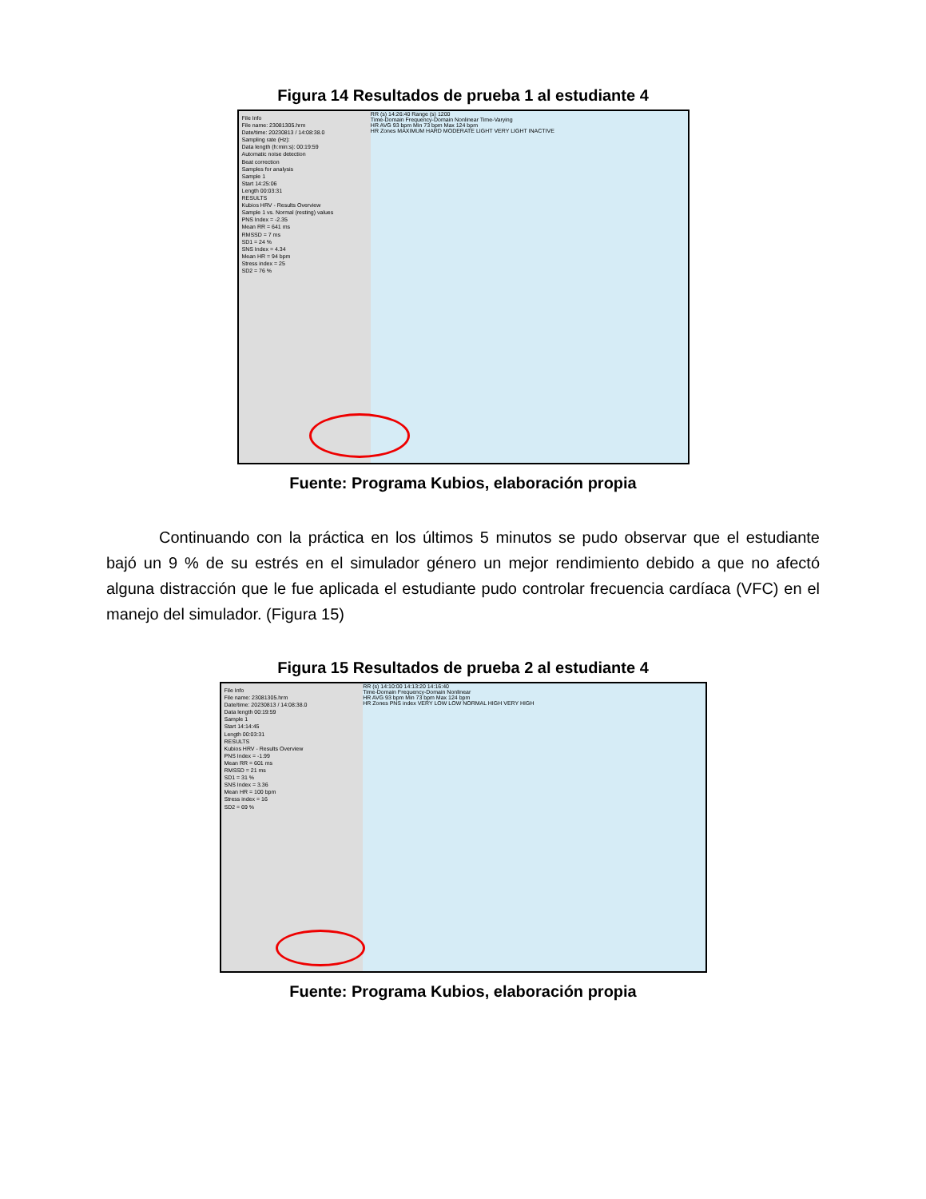Figura 14 Resultados de prueba 1 al estudiante 4
File Info
File name: 23081305.hrm
Date/time: 20230813 / 14:08:38.0
Sampling rate (Hz):
Data length (h:min:s): 00:19:59
Automatic noise detection
Beat correction
Samples for analysis
Sample 1
Start 14:25:06
Length 00:03:31
RESULTS
Kubios HRV - Results Overview
Sample 1 vs. Normal (resting) values
PNS Index = -2.35
Mean RR = 641 ms
RMSSD = 7 ms
SD1 = 24 %
SNS Index = 4.34
Mean HR = 94 bpm
Stress index = 25
SD2 = 76 %
RR (s) 14:26:40 Range (s) 1200
Time-Domain Frequency-Domain Nonlinear Time-Varying
HR AVG 93 bpm Min 73 bpm Max 124 bpm
HR Zones MAXIMUM HARD MODERATE LIGHT VERY LIGHT INACTIVE
Fuente: Programa Kubios, elaboración propia
Continuando con la práctica en los últimos 5 minutos se pudo observar que el estudiante bajó un 9 % de su estrés en el simulador género un mejor rendimiento debido a que no afectó alguna distracción que le fue aplicada el estudiante pudo controlar frecuencia cardíaca (VFC) en el manejo del simulador. (Figura 15)
Figura 15 Resultados de prueba 2 al estudiante 4
File Info
File name: 23081305.hrm
Date/time: 20230813 / 14:08:38.0
Data length 00:19:59
Sample 1
Start 14:14:45
Length 00:03:31
RESULTS
Kubios HRV - Results Overview
PNS Index = -1.99
Mean RR = 601 ms
RMSSD = 21 ms
SD1 = 31 %
SNS Index = 3.36
Mean HR = 100 bpm
Stress index = 16
SD2 = 69 %
RR (s) 14:10:00 14:13:20 14:16:40
Time-Domain Frequency-Domain Nonlinear
HR AVG 93 bpm Min 73 bpm Max 124 bpm
HR Zones PNS index VERY LOW LOW NORMAL HIGH VERY HIGH
Fuente: Programa Kubios, elaboración propia